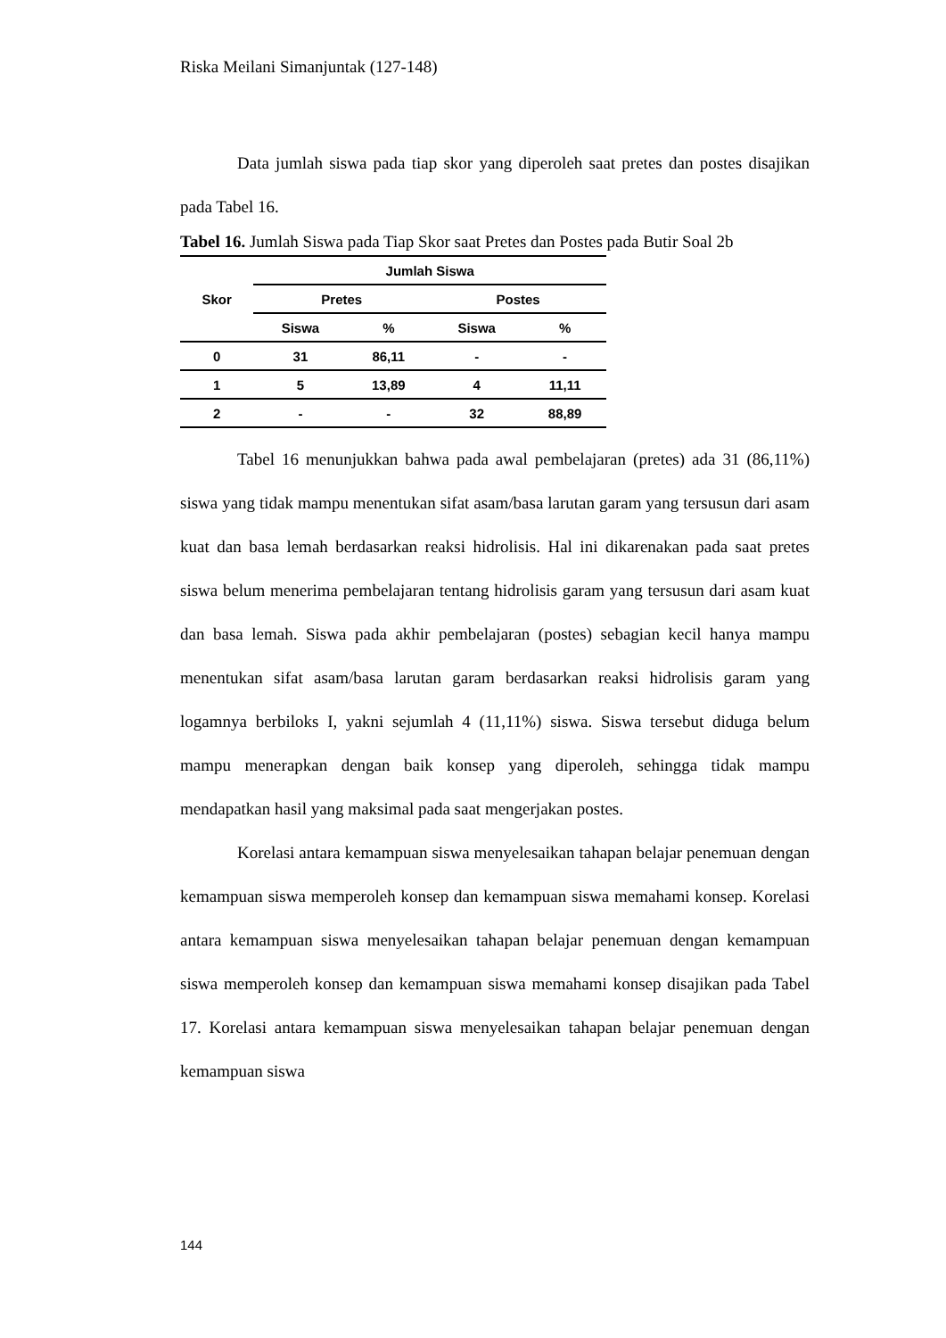Riska Meilani Simanjuntak (127-148)
Data jumlah siswa pada tiap skor yang diperoleh saat pretes dan postes disajikan pada Tabel 16.
Tabel 16. Jumlah Siswa pada Tiap Skor saat Pretes dan Postes pada Butir Soal 2b
| Skor | Jumlah Siswa | | | |
| --- | --- | --- | --- | --- |
| | Pretes | | Postes | |
| | Siswa | % | Siswa | % |
| 0 | 31 | 86,11 | - | - |
| 1 | 5 | 13,89 | 4 | 11,11 |
| 2 | - | - | 32 | 88,89 |
Tabel 16 menunjukkan bahwa pada awal pembelajaran (pretes) ada 31 (86,11%) siswa yang tidak mampu menentukan sifat asam/basa larutan garam yang tersusun dari asam kuat dan basa lemah berdasarkan reaksi hidrolisis. Hal ini dikarenakan pada saat pretes siswa belum menerima pembelajaran tentang hidrolisis garam yang tersusun dari asam kuat dan basa lemah. Siswa pada akhir pembelajaran (postes) sebagian kecil hanya mampu menentukan sifat asam/basa larutan garam berdasarkan reaksi hidrolisis garam yang logamnya berbiloks I, yakni sejumlah 4 (11,11%) siswa. Siswa tersebut diduga belum mampu menerapkan dengan baik konsep yang diperoleh, sehingga tidak mampu mendapatkan hasil yang maksimal pada saat mengerjakan postes.
Korelasi antara kemampuan siswa menyelesaikan tahapan belajar penemuan dengan kemampuan siswa memperoleh konsep dan kemampuan siswa memahami konsep. Korelasi antara kemampuan siswa menyelesaikan tahapan belajar penemuan dengan kemampuan siswa memperoleh konsep dan kemampuan siswa memahami konsep disajikan pada Tabel 17. Korelasi antara kemampuan siswa menyelesaikan tahapan belajar penemuan dengan kemampuan siswa
144